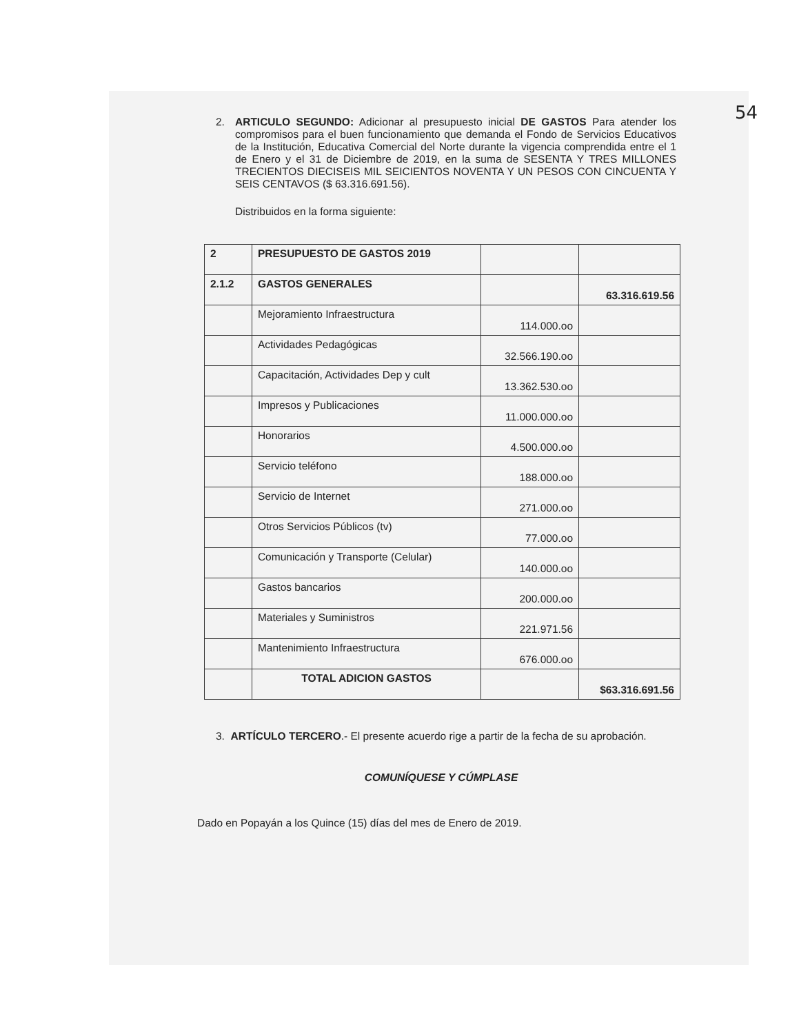54
2. ARTICULO SEGUNDO: Adicionar al presupuesto inicial DE GASTOS Para atender los compromisos para el buen funcionamiento que demanda el Fondo de Servicios Educativos de la Institución, Educativa Comercial del Norte durante la vigencia comprendida entre el 1 de Enero y el 31 de Diciembre de 2019, en la suma de SESENTA Y TRES MILLONES TRECIENTOS DIECISEIS MIL SEICIENTOS NOVENTA Y UN PESOS CON CINCUENTA Y SEIS CENTAVOS ($ 63.316.691.56).
Distribuidos en la forma siguiente:
| 2 | PRESUPUESTO DE GASTOS 2019 | | |
| 2.1.2 | GASTOS GENERALES | | 63.316.619.56 |
| | Mejoramiento Infraestructura | 114.000.oo | |
| | Actividades Pedagógicas | 32.566.190.oo | |
| | Capacitación, Actividades Dep y cult | 13.362.530.oo | |
| | Impresos y Publicaciones | 11.000.000.oo | |
| | Honorarios | 4.500.000.oo | |
| | Servicio teléfono | 188.000.oo | |
| | Servicio de Internet | 271.000.oo | |
| | Otros Servicios Públicos (tv) | 77.000.oo | |
| | Comunicación y Transporte (Celular) | 140.000.oo | |
| | Gastos bancarios | 200.000.oo | |
| | Materiales y Suministros | 221.971.56 | |
| | Mantenimiento Infraestructura | 676.000.oo | |
| | TOTAL ADICION GASTOS | | $63.316.691.56 |
3. ARTÍCULO TERCERO.- El presente acuerdo rige a partir de la fecha de su aprobación.
COMUNÍQUESE Y CÚMPLASE
Dado en Popayán a los Quince (15) días del mes de Enero de 2019.